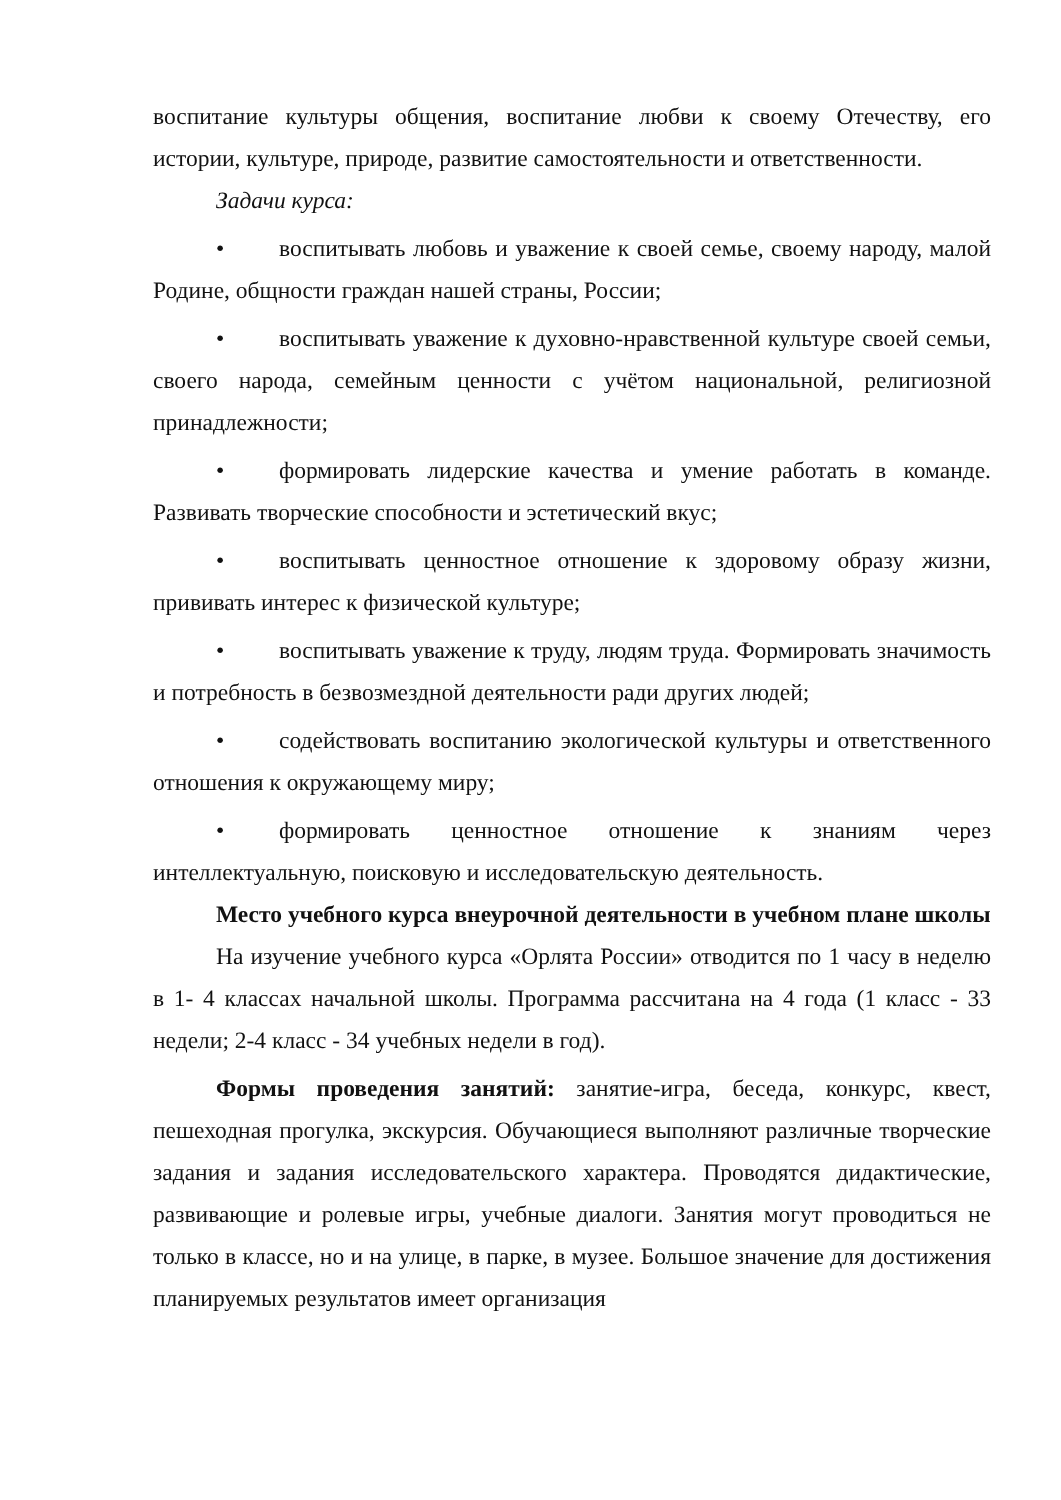воспитание культуры общения, воспитание любви к своему Отечеству, его истории, культуре, природе, развитие самостоятельности и ответственности.
Задачи курса:
• воспитывать любовь и уважение к своей семье, своему народу, малой Родине, общности граждан нашей страны, России;
• воспитывать уважение к духовно-нравственной культуре своей семьи, своего народа, семейным ценности с учётом национальной, религиозной принадлежности;
• формировать лидерские качества и умение работать в команде. Развивать творческие способности и эстетический вкус;
• воспитывать ценностное отношение к здоровому образу жизни, прививать интерес к физической культуре;
• воспитывать уважение к труду, людям труда. Формировать значимость и потребность в безвозмездной деятельности ради других людей;
• содействовать воспитанию экологической культуры и ответственного отношения к окружающему миру;
• формировать ценностное отношение к знаниям через интеллектуальную, поисковую и исследовательскую деятельность.
Место учебного курса внеурочной деятельности в учебном плане школы
На изучение учебного курса «Орлята России» отводится по 1 часу в неделю в 1- 4 классах начальной школы. Программа рассчитана на 4 года (1 класс - 33 недели; 2-4 класс - 34 учебных недели в год).
Формы проведения занятий: занятие-игра, беседа, конкурс, квест, пешеходная прогулка, экскурсия. Обучающиеся выполняют различные творческие задания и задания исследовательского характера. Проводятся дидактические, развивающие и ролевые игры, учебные диалоги. Занятия могут проводиться не только в классе, но и на улице, в парке, в музее. Большое значение для достижения планируемых результатов имеет организация